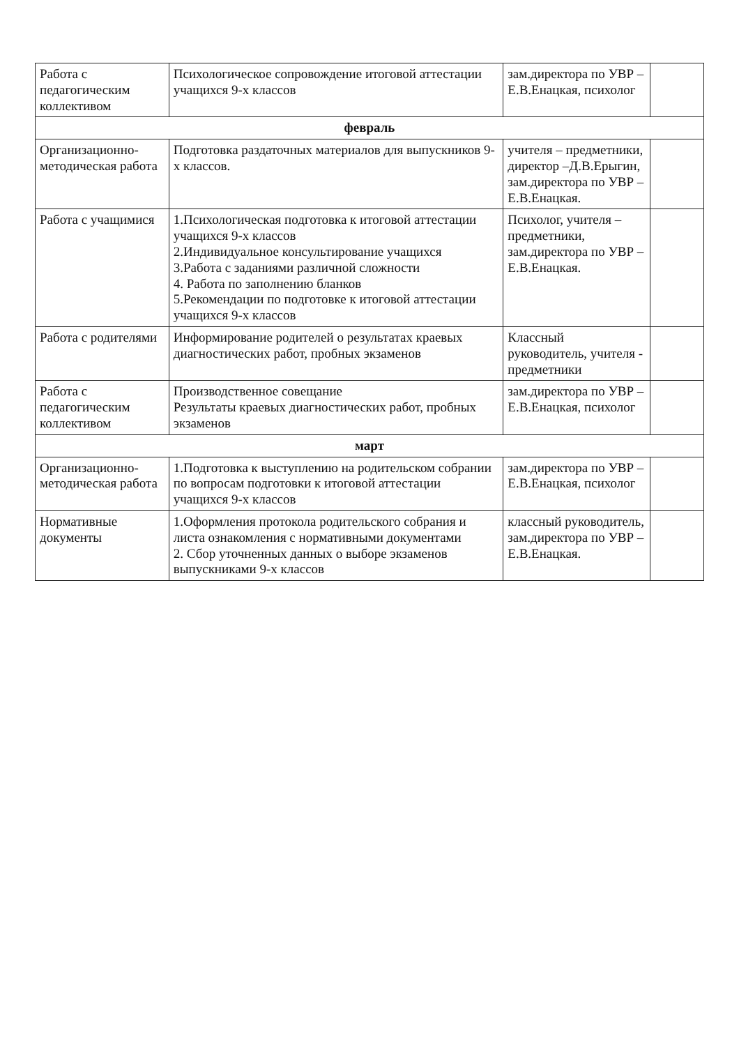| Работа с педагогическим коллективом | Психологическое сопровождение итоговой аттестации учащихся 9-х классов | зам.директора по УВР – Е.В.Енацкая, психолог | |
| февраль | | | |
| Организационно-методическая работа | Подготовка раздаточных материалов для выпускников 9-х классов. | учителя – предметники, директор –Д.В.Ерыгин, зам.директора по УВР – Е.В.Енацкая. | |
| Работа с учащимися | 1.Психологическая подготовка к итоговой аттестации учащихся 9-х классов 2.Индивидуальное консультирование учащихся 3.Работа с заданиями различной сложности 4. Работа по заполнению бланков 5.Рекомендации по подготовке к итоговой аттестации учащихся 9-х классов | Психолог, учителя – предметники, зам.директора по УВР – Е.В.Енацкая. | |
| Работа с родителями | Информирование родителей о результатах краевых диагностических работ, пробных экзаменов | Классный руководитель, учителя - предметники | |
| Работа с педагогическим коллективом | Производственное совещание Результаты краевых диагностических работ, пробных экзаменов | зам.директора по УВР – Е.В.Енацкая, психолог | |
| март | | | |
| Организационно-методическая работа | 1.Подготовка к выступлению на родительском собрании по вопросам подготовки к итоговой аттестации учащихся 9-х классов | зам.директора по УВР – Е.В.Енацкая, психолог | |
| Нормативные документы | 1.Оформления протокола родительского собрания и листа ознакомления с нормативными документами 2. Сбор уточненных данных о выборе экзаменов выпускниками 9-х классов | классный руководитель, зам.директора по УВР – Е.В.Енацкая. | |